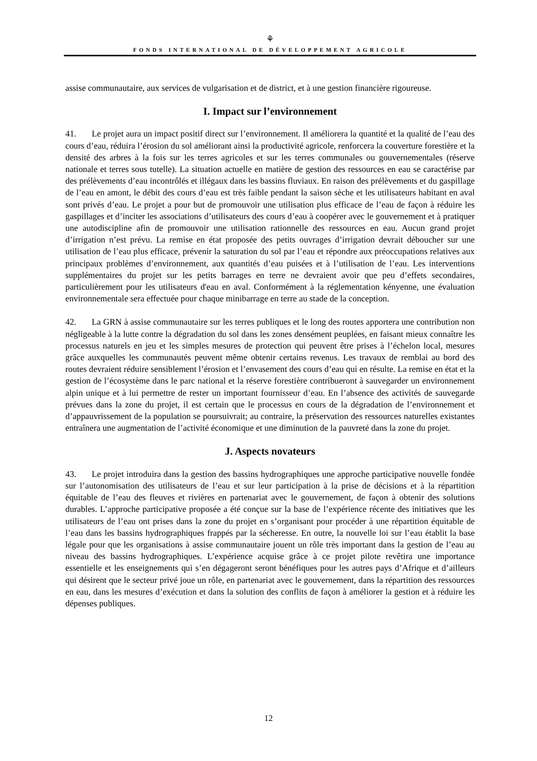⚘
FONDS INTERNATIONAL DE DÉVELOPPEMENT AGRICOLE
assise communautaire, aux services de vulgarisation et de district, et à une gestion financière rigoureuse.
I. Impact sur l’environnement
41. Le projet aura un impact positif direct sur l’environnement. Il améliorera la quantité et la qualité de l’eau des cours d’eau, réduira l’érosion du sol améliorant ainsi la productivité agricole, renforcera la couverture forestière et la densité des arbres à la fois sur les terres agricoles et sur les terres communales ou gouvernementales (réserve nationale et terres sous tutelle). La situation actuelle en matière de gestion des ressources en eau se caractérise par des prélèvements d’eau incontrôlés et illégaux dans les bassins fluviaux. En raison des prélèvements et du gaspillage de l’eau en amont, le débit des cours d’eau est très faible pendant la saison sèche et les utilisateurs habitant en aval sont privés d’eau. Le projet a pour but de promouvoir une utilisation plus efficace de l’eau de façon à réduire les gaspillages et d’inciter les associations d’utilisateurs des cours d’eau à coopérer avec le gouvernement et à pratiquer une autodiscipline afin de promouvoir une utilisation rationnelle des ressources en eau. Aucun grand projet d’irrigation n’est prévu. La remise en état proposée des petits ouvrages d’irrigation devrait déboucher sur une utilisation de l’eau plus efficace, prévenir la saturation du sol par l’eau et répondre aux préoccupations relatives aux principaux problèmes d’environnement, aux quantités d’eau puisées et à l’utilisation de l’eau. Les interventions supplémentaires du projet sur les petits barrages en terre ne devraient avoir que peu d’effets secondaires, particulièrement pour les utilisateurs d'eau en aval. Conformément à la réglementation kényenne, une évaluation environnementale sera effectuée pour chaque minibarrage en terre au stade de la conception.
42. La GRN à assise communautaire sur les terres publiques et le long des routes apportera une contribution non négligeable à la lutte contre la dégradation du sol dans les zones densément peuplées, en faisant mieux connaître les processus naturels en jeu et les simples mesures de protection qui peuvent être prises à l’échelon local, mesures grâce auxquelles les communautés peuvent même obtenir certains revenus. Les travaux de remblai au bord des routes devraient réduire sensiblement l’érosion et l’envasement des cours d’eau qui en résulte. La remise en état et la gestion de l’écosystème dans le parc national et la réserve forestière contribueront à sauvegarder un environnement alpin unique et à lui permettre de rester un important fournisseur d’eau. En l’absence des activités de sauvegarde prévues dans la zone du projet, il est certain que le processus en cours de la dégradation de l’environnement et d’appauvrissement de la population se poursuivrait; au contraire, la préservation des ressources naturelles existantes entraînera une augmentation de l’activité économique et une diminution de la pauvreté dans la zone du projet.
J. Aspects novateurs
43. Le projet introduira dans la gestion des bassins hydrographiques une approche participative nouvelle fondée sur l’autonomisation des utilisateurs de l’eau et sur leur participation à la prise de décisions et à la répartition équitable de l’eau des fleuves et rivières en partenariat avec le gouvernement, de façon à obtenir des solutions durables. L’approche participative proposée a été conçue sur la base de l’expérience récente des initiatives que les utilisateurs de l’eau ont prises dans la zone du projet en s’organisant pour procéder à une répartition équitable de l’eau dans les bassins hydrographiques frappés par la sécheresse. En outre, la nouvelle loi sur l’eau établit la base légale pour que les organisations à assise communautaire jouent un rôle très important dans la gestion de l’eau au niveau des bassins hydrographiques. L’expérience acquise grâce à ce projet pilote revêtira une importance essentielle et les enseignements qui s’en dégageront seront bénéfiques pour les autres pays d’Afrique et d’ailleurs qui désirent que le secteur privé joue un rôle, en partenariat avec le gouvernement, dans la répartition des ressources en eau, dans les mesures d’exécution et dans la solution des conflits de façon à améliorer la gestion et à réduire les dépenses publiques.
12